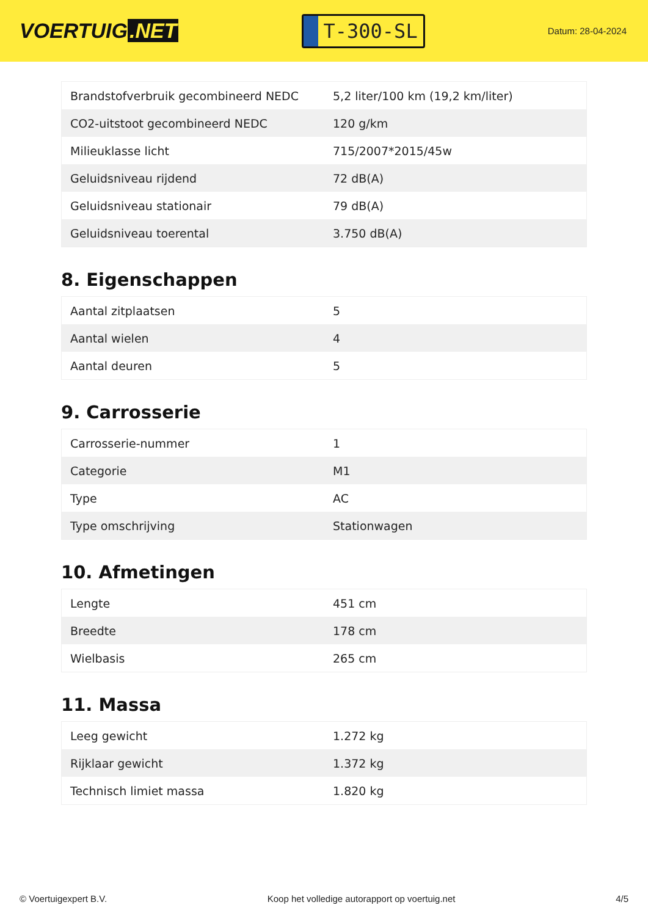VOERTUIG.NET
T-300-SL
Datum: 28-04-2024
| Brandstofverbruik gecombineerd NEDC | 5,2 liter/100 km (19,2 km/liter) |
| CO2-uitstoot gecombineerd NEDC | 120 g/km |
| Milieuklasse licht | 715/2007*2015/45w |
| Geluidsniveau rijdend | 72 dB(A) |
| Geluidsniveau stationair | 79 dB(A) |
| Geluidsniveau toerental | 3.750 dB(A) |
8. Eigenschappen
| Aantal zitplaatsen | 5 |
| Aantal wielen | 4 |
| Aantal deuren | 5 |
9. Carrosserie
| Carrosserie-nummer | 1 |
| Categorie | M1 |
| Type | AC |
| Type omschrijving | Stationwagen |
10. Afmetingen
| Lengte | 451 cm |
| Breedte | 178 cm |
| Wielbasis | 265 cm |
11. Massa
| Leeg gewicht | 1.272 kg |
| Rijklaar gewicht | 1.372 kg |
| Technisch limiet massa | 1.820 kg |
© Voertuigexpert B.V. Koop het volledige autorapport op voertuig.net 4/5